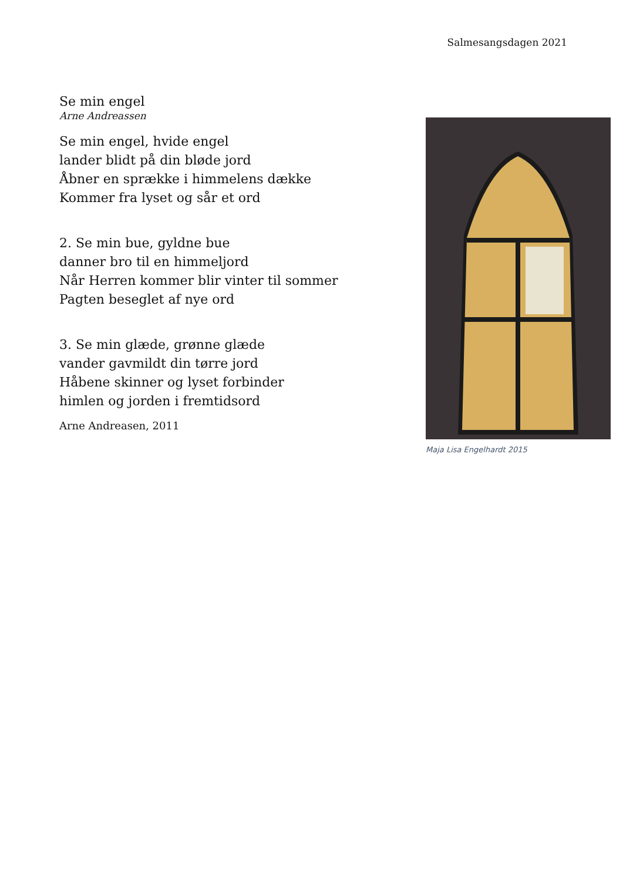Salmesangsdagen 2021
Se min engel
Arne Andreassen
Se min engel, hvide engel
lander blidt på din bløde jord
Åbner en sprække i himmelens dække
Kommer fra lyset og sår et ord
2. Se min bue, gyldne bue
danner bro til en himmeljord
Når Herren kommer blir vinter til sommer
Pagten beseglet af nye ord
3. Se min glæde, grønne glæde
vander gavmildt din tørre jord
Håbene skinner og lyset forbinder
himlen og jorden i fremtidsord
Arne Andreasen, 2011
Maja Lisa Engelhardt 2015